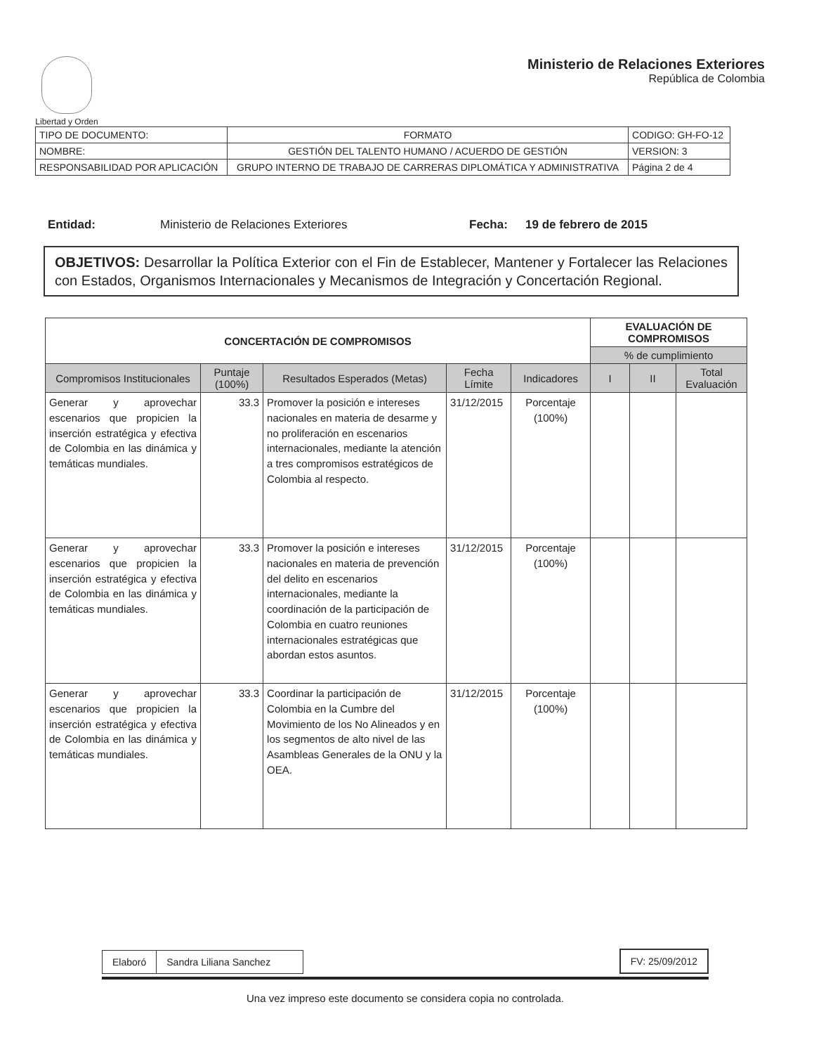Libertad y Orden
Ministerio de Relaciones Exteriores
República de Colombia
| TIPO DE DOCUMENTO: | FORMATO | CODIGO: GH-FO-12 |
| NOMBRE: | GESTIÓN DEL TALENTO HUMANO / ACUERDO DE GESTIÓN | VERSION: 3 |
| RESPONSABILIDAD POR APLICACIÓN | GRUPO INTERNO DE TRABAJO DE CARRERAS DIPLOMÁTICA Y ADMINISTRATIVA | Página 2 de 4 |
Entidad: Ministerio de Relaciones Exteriores Fecha: 19 de febrero de 2015
OBJETIVOS: Desarrollar la Política Exterior con el Fin de Establecer, Mantener y Fortalecer las Relaciones con Estados, Organismos Internacionales y Mecanismos de Integración y Concertación Regional.
| CONCERTACIÓN DE COMPROMISOS | | | | | EVALUACIÓN DE COMPROMISOS | | |
| --- | --- | --- | --- | --- | --- | --- | --- |
| | | | | | % de cumplimiento | | |
| Compromisos Institucionales | Puntaje (100%) | Resultados Esperados (Metas) | Fecha Límite | Indicadores | I | II | Total Evaluación |
| Generar y aprovechar escenarios que propicien la inserción estratégica y efectiva de Colombia en las dinámica y temáticas mundiales. | 33.3 | Promover la posición e intereses nacionales en materia de desarme y no proliferación en escenarios internacionales, mediante la atención a tres compromisos estratégicos de Colombia al respecto. | 31/12/2015 | Porcentaje (100%) | | | |
| Generar y aprovechar escenarios que propicien la inserción estratégica y efectiva de Colombia en las dinámica y temáticas mundiales. | 33.3 | Promover la posición e intereses nacionales en materia de prevención del delito en escenarios internacionales, mediante la coordinación de la participación de Colombia en cuatro reuniones internacionales estratégicas que abordan estos asuntos. | 31/12/2015 | Porcentaje (100%) | | | |
| Generar y aprovechar escenarios que propicien la inserción estratégica y efectiva de Colombia en las dinámica y temáticas mundiales. | 33.3 | Coordinar la participación de Colombia en la Cumbre del Movimiento de los No Alineados y en los segmentos de alto nivel de las Asambleas Generales de la ONU y la OEA. | 31/12/2015 | Porcentaje (100%) | | | |
| Elaboró | Sandra Liliana Sanchez |
| FV: 25/09/2012 |
Una vez impreso este documento se considera copia no controlada.